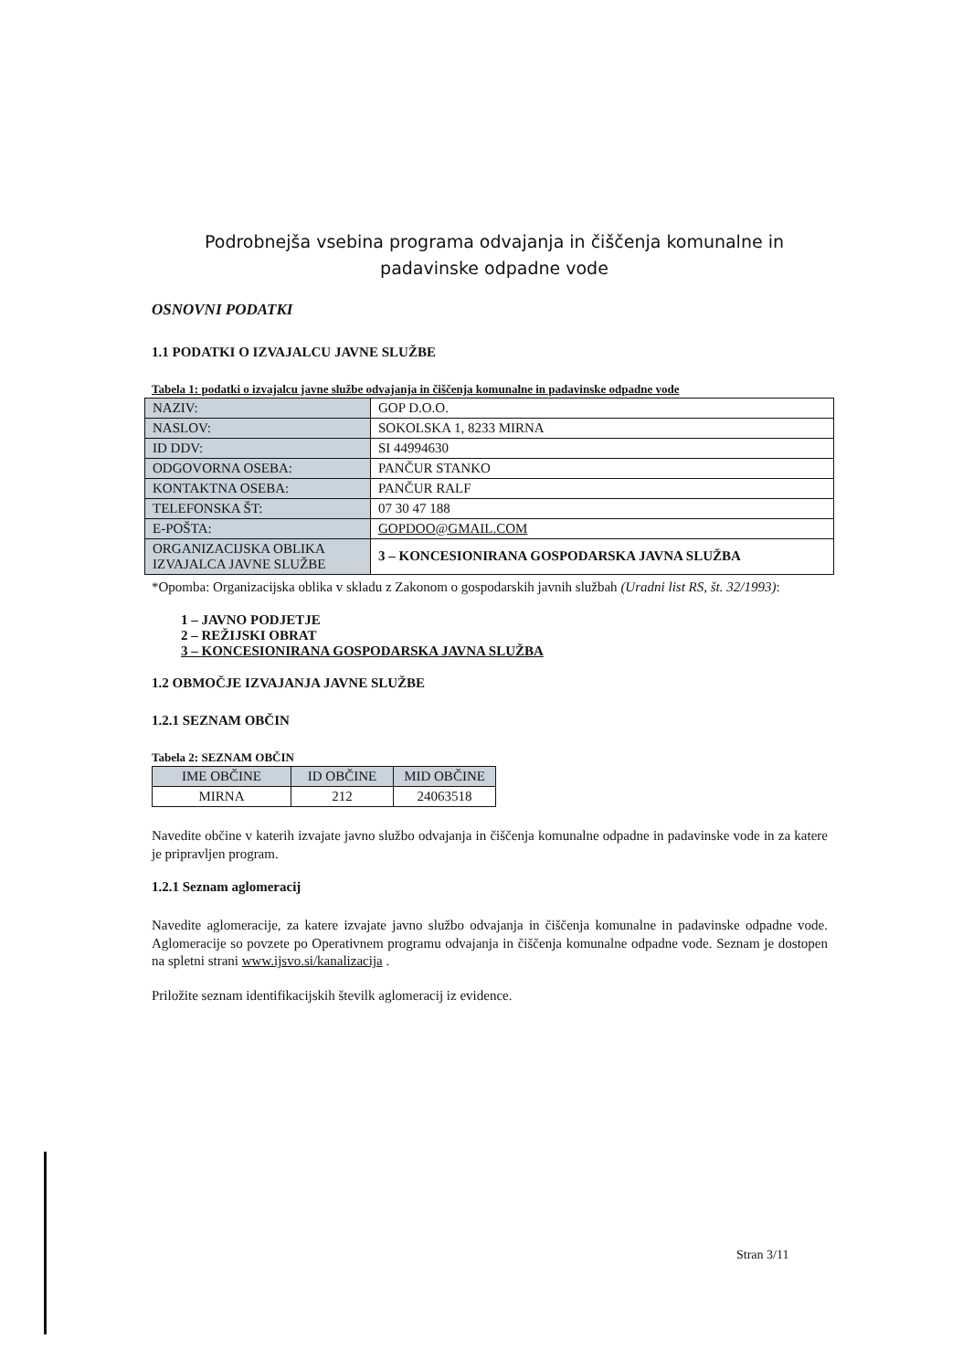Podrobnejša vsebina programa odvajanja in čiščenja komunalne in padavinske odpadne vode
OSNOVNI PODATKI
1.1 PODATKI O IZVAJALCU JAVNE SLUŽBE
Tabela 1: podatki o izvajalcu javne službe odvajanja in čiščenja komunalne in padavinske odpadne vode
| NAZIV: | GOP D.O.O. |
| NASLOV: | SOKOLSKA 1, 8233 MIRNA |
| ID DDV: | SI 44994630 |
| ODGOVORNA OSEBA: | PANČUR STANKO |
| KONTAKTNA OSEBA: | PANČUR RALF |
| TELEFONSKA ŠT: | 07 30 47 188 |
| E-POŠTA: | GOPDOO@GMAIL.COM |
| ORGANIZACIJSKA OBLIKA IZVAJALCA JAVNE SLUŽBE | 3 – KONCESIONIRANA GOSPODARSKA JAVNA SLUŽBA |
*Opomba: Organizacijska oblika v skladu z Zakonom o gospodarskih javnih službah (Uradni list RS, št. 32/1993):
1 – JAVNO PODJETJE
2 – REŽIJSKI OBRAT
3 – KONCESIONIRANA GOSPODARSKA JAVNA SLUŽBA
1.2 OBMOČJE IZVAJANJA JAVNE SLUŽBE
1.2.1 SEZNAM OBČIN
Tabela 2: SEZNAM OBČIN
| IME OBČINE | ID OBČINE | MID OBČINE |
| MIRNA | 212 | 24063518 |
Navedite občine v katerih izvajate javno službo odvajanja in čiščenja komunalne odpadne in padavinske vode in za katere je pripravljen program.
1.2.1 Seznam aglomeracij
Navedite aglomeracije, za katere izvajate javno službo odvajanja in čiščenja komunalne in padavinske odpadne vode. Aglomeracije so povzete po Operativnem programu odvajanja in čiščenja komunalne odpadne vode. Seznam je dostopen na spletni strani www.ijsvo.si/kanalizacija .
Priložite seznam identifikacijskih številk aglomeracij iz evidence.
Stran 3/11